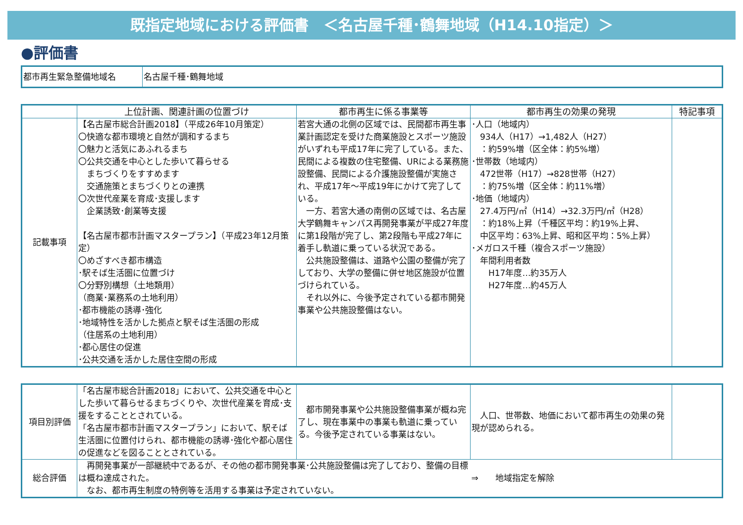既指定地域における評価書　＜名古屋千種･鶴舞地域（H14.10指定）＞
●評価書
| 都市再生緊急整備地域名 | 名古屋千種･鶴舞地域 |
| | 上位計画、関連計画の位置づけ | 都市再生に係る事業等 | 都市再生の効果の発現 | 特記事項 |
| --- | --- | --- | --- | --- |
| 記載事項 | 【名古屋市総合計画2018】（平成26年10月策定） 〇快適な都市環境と自然が調和するまち 〇魅力と活気にあふれるまち 〇公共交通を中心とした歩いて暮らせる まちづくりをすすめます 交通施策とまちづくりとの連携 〇次世代産業を育成･支援します 企業誘致･創業等支援 【名古屋市都市計画マスタープラン】（平成23年12月策定） 〇めざすべき都市構造 ･駅そば生活圏に位置づけ 〇分野別構想（土地類用） （商業･業務系の土地利用） ･都市機能の誘導･強化 ･地域特性を活かした拠点と駅そば生活圏の形成 （住居系の土地利用） ･都心居住の促進 ･公共交通を活かした居住空間の形成 | 若宮大通の北側の区域では、民間都市再生事業計画認定を受けた商業施設とスポーツ施設がいずれも平成17年に完了している。また、民間による複数の住宅整備、URによる業務施設整備、民間による介護施設整備が実施され、平成17年～平成19年にかけて完了している。 一方、若宮大通の南側の区域では、名古屋大学鶴舞キャンパス再開発事業が平成27年度に第1段階が完了し、第2段階も平成27年に着手し軌道に乗っている状況である。 公共施設整備は、道路や公園の整備が完了しており、大学の整備に併せ地区施設が位置づけられている。 それ以外に、今後予定されている都市開発事業や公共施設整備はない。 | ･人口（地域内） 934人（H17）→1,482人（H27） ：約59%増（区全体：約5%増） ･世帯数（地域内） 472世帯（H17）→828世帯（H27） ：約75%増（区全体：約11%増） ･地価（地域内） 27.4万円/㎡（H14）→32.3万円/㎡（H28） ：約18%上昇（千種区平均：約19%上昇、 中区平均：63%上昇、昭和区平均：5%上昇） ･メガロス千種（複合スポーツ施設） 年間利用者数 H17年度…約35万人 H27年度…約45万人 | |
| 項目別評価 | 「名古屋市総合計画2018」において、公共交通を中心とした歩いて暮らせるまちづくりや、次世代産業を育成･支援をすることとされている。 「名古屋市都市計画マスタープラン」において、駅そば生活圏に位置付けられ、都市機能の誘導･強化や都心居住の促進などを図ることとされている。 | 都市開発事業や公共施設整備事業が概ね完了し、現在事業中の事業も軌道に乗っている。今後予定されている事業はない。 | 人口、世帯数、地価において都市再生の効果の発現が認められる。 | |
| 総合評価 | 再開発事業が一部継続中であるが、その他の都市開発事業･公共施設整備は完了しており、整備の目標は概ね達成された。 なお、都市再生制度の特例等を活用する事業は予定されていない。 | | ⇒ 地域指定を解除 | |